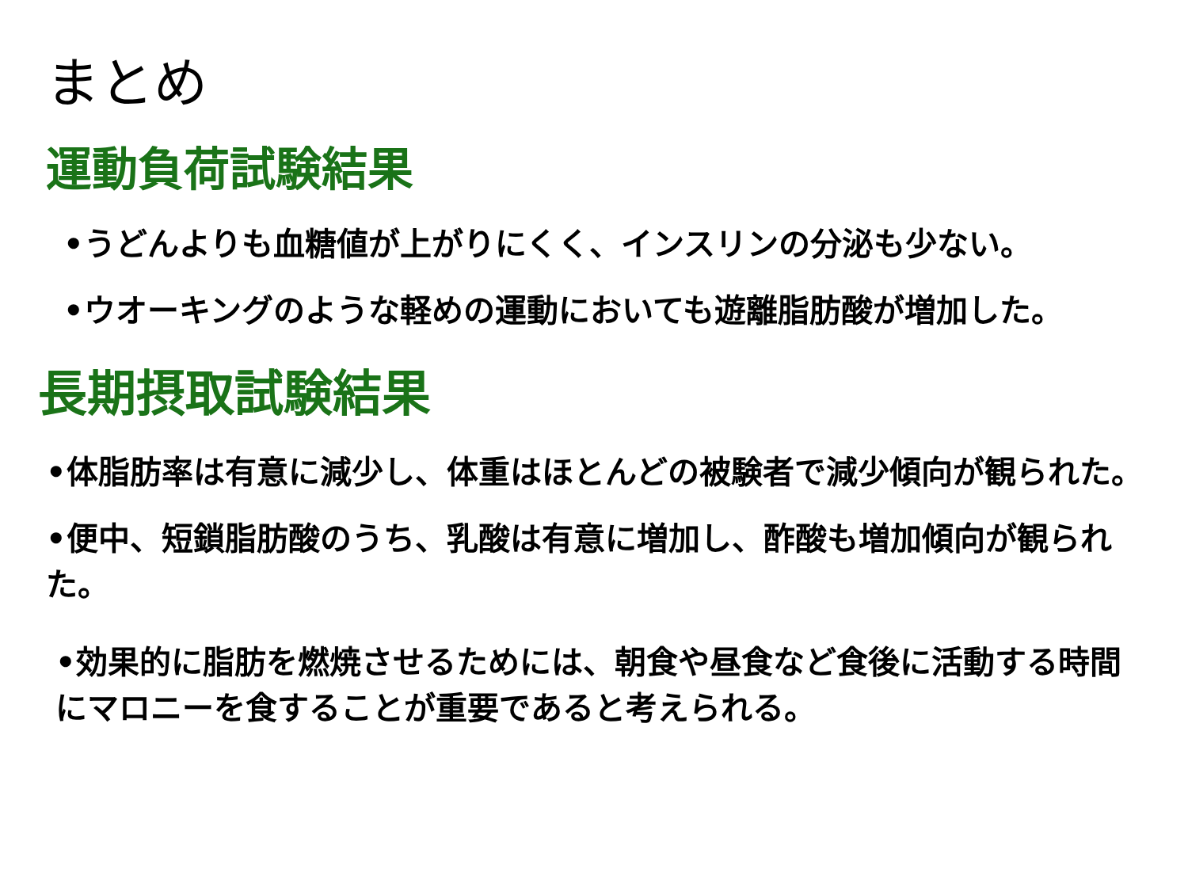まとめ
運動負荷試験結果
•うどんよりも血糖値が上がりにくく、インスリンの分泌も少ない。
•ウオーキングのような軽めの運動においても遊離脂肪酸が増加した。
長期摂取試験結果
•体脂肪率は有意に減少し、体重はほとんどの被験者で減少傾向が観られた。
•便中、短鎖脂肪酸のうち、乳酸は有意に増加し、酢酸も増加傾向が観られた。
•効果的に脂肪を燃焼させるためには、朝食や昼食など食後に活動する時間にマロニーを食することが重要であると考えられる。